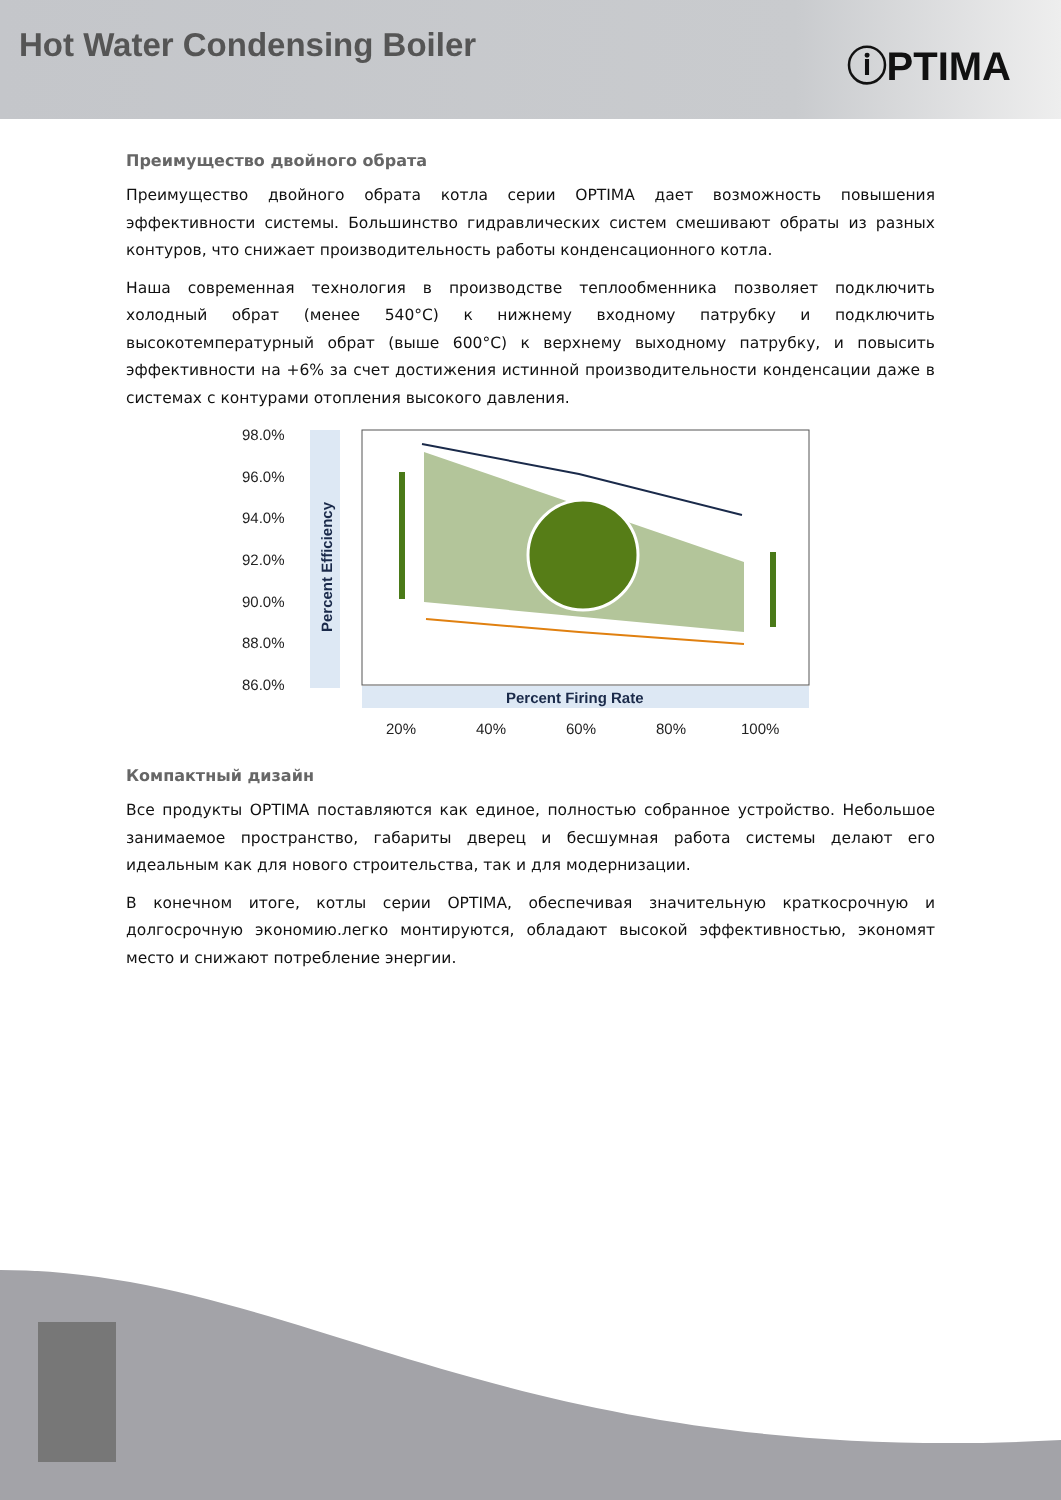Hot Water Condensing Boiler
ⓘPTIMA
Преимущество двойного обрата
Преимущество двойного обрата котла серии OPTIMA дает возможность повышения эффективности системы. Большинство гидравлических систем смешивают обраты из разных контуров, что снижает производительность работы конденсационного котла.
Наша современная технология в производстве теплообменника позволяет подключить холодный обрат (менее 540°C) к нижнему входному патрубку и подключить высокотемпературный обрат (выше 600°C) к верхнему выходному патрубку, и повысить эффективности на +6% за счет достижения истинной производительности конденсации даже в системах с контурами отопления высокого давления.
98.0%
96.0%
94.0%
92.0%
90.0%
88.0%
86.0%
Percent Efficiency
Percent Firing Rate
20%
40%
60%
80%
100%
Компактный дизайн
Все продукты OPTIMA поставляются как единое, полностью собранное устройство. Небольшое занимаемое пространство, габариты дверец и бесшумная работа системы делают его идеальным как для нового строительства, так и для модернизации.
В конечном итоге, котлы серии OPTIMA, обеспечивая значительную краткосрочную и долгосрочную экономию.легко монтируются, обладают высокой эффективностью, экономят место и снижают потребление энергии.